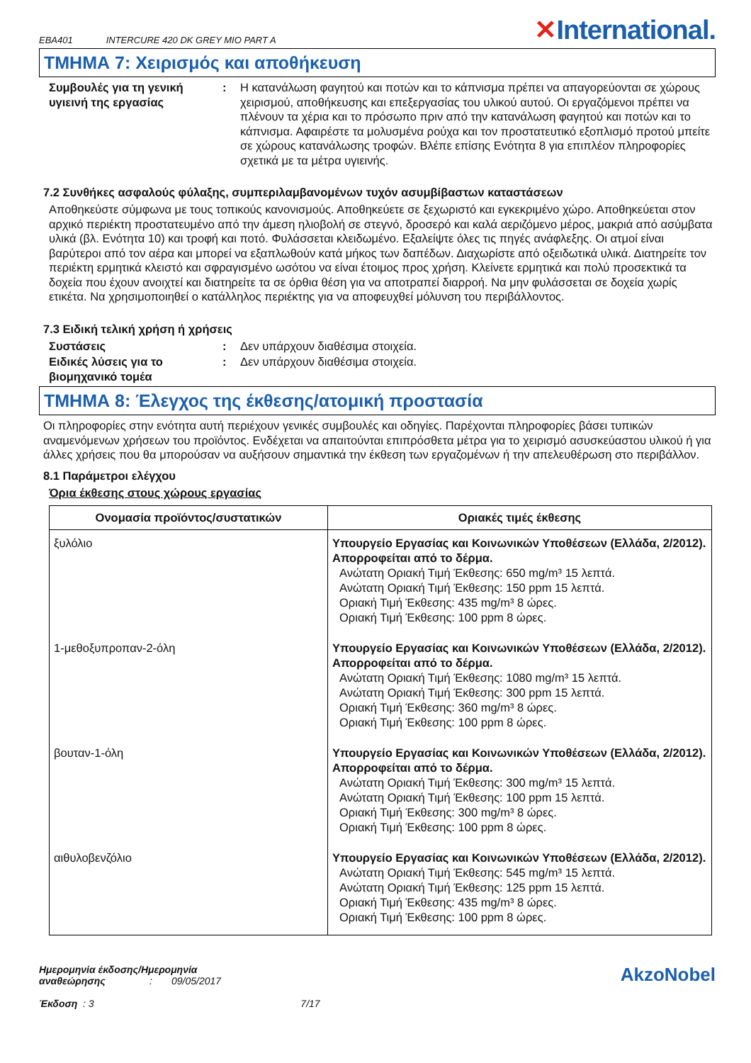EBA401 INTERCURE 420 DK GREY MIO PART A
✕International.
ΤΜΗΜΑ 7: Χειρισμός και αποθήκευση
Συμβουλές για τη γενική υγιεινή της εργασίας
: Η κατανάλωση φαγητού και ποτών και το κάπνισμα πρέπει να απαγορεύονται σε χώρους χειρισμού, αποθήκευσης και επεξεργασίας του υλικού αυτού. Οι εργαζόμενοι πρέπει να πλένουν τα χέρια και το πρόσωπο πριν από την κατανάλωση φαγητού και ποτών και το κάπνισμα. Αφαιρέστε τα μολυσμένα ρούχα και τον προστατευτικό εξοπλισμό προτού μπείτε σε χώρους κατανάλωσης τροφών. Βλέπε επίσης Ενότητα 8 για επιπλέον πληροφορίες σχετικά με τα μέτρα υγιεινής.
7.2 Συνθήκες ασφαλούς φύλαξης, συμπεριλαμβανομένων τυχόν ασυμβίβαστων καταστάσεων
Αποθηκεύστε σύμφωνα με τους τοπικούς κανονισμούς. Αποθηκεύετε σε ξεχωριστό και εγκεκριμένο χώρο. Αποθηκεύεται στον αρχικό περιέκτη προστατευμένο από την άμεση ηλιοβολή σε στεγνό, δροσερό και καλά αεριζόμενο μέρος, μακριά από ασύμβατα υλικά (βλ. Ενότητα 10) και τροφή και ποτό. Φυλάσσεται κλειδωμένο. Εξαλείψτε όλες τις πηγές ανάφλεξης. Οι ατμοί είναι βαρύτεροι από τον αέρα και μπορεί να εξαπλωθούν κατά μήκος των δαπέδων. Διαχωρίστε από οξειδωτικά υλικά. Διατηρείτε τον περιέκτη ερμητικά κλειστό και σφραγισμένο ωσότου να είναι έτοιμος προς χρήση. Κλείνετε ερμητικά και πολύ προσεκτικά τα δοχεία που έχουν ανοιχτεί και διατηρείτε τα σε όρθια θέση για να αποτραπεί διαρροή. Να μην φυλάσσεται σε δοχεία χωρίς ετικέτα. Να χρησιμοποιηθεί ο κατάλληλος περιέκτης για να αποφευχθεί μόλυνση του περιβάλλοντος.
7.3 Ειδική τελική χρήση ή χρήσεις
Συστάσεις : Δεν υπάρχουν διαθέσιμα στοιχεία.
Ειδικές λύσεις για το βιομηχανικό τομέα
: Δεν υπάρχουν διαθέσιμα στοιχεία.
ΤΜΗΜΑ 8: Έλεγχος της έκθεσης/ατομική προστασία
Οι πληροφορίες στην ενότητα αυτή περιέχουν γενικές συμβουλές και οδηγίες. Παρέχονται πληροφορίες βάσει τυπικών αναμενόμενων χρήσεων του προϊόντος. Ενδέχεται να απαιτούνται επιπρόσθετα μέτρα για το χειρισμό ασυσκεύαστου υλικού ή για άλλες χρήσεις που θα μπορούσαν να αυξήσουν σημαντικά την έκθεση των εργαζομένων ή την απελευθέρωση στο περιβάλλον.
8.1 Παράμετροι ελέγχου
Όρια έκθεσης στους χώρους εργασίας
| Ονομασία προϊόντος/συστατικών | Οριακές τιμές έκθεσης |
| --- | --- |
| ξυλόλιο | Υπουργείο Εργασίας και Κοινωνικών Υποθέσεων (Ελλάδα, 2/2012). Απορροφείται από το δέρμα. Ανώτατη Οριακή Τιμή Έκθεσης: 650 mg/m³ 15 λεπτά. Ανώτατη Οριακή Τιμή Έκθεσης: 150 ppm 15 λεπτά. Οριακή Τιμή Έκθεσης: 435 mg/m³ 8 ώρες. Οριακή Τιμή Έκθεσης: 100 ppm 8 ώρες. |
| 1-μεθοξυπροπαν-2-όλη | Υπουργείο Εργασίας και Κοινωνικών Υποθέσεων (Ελλάδα, 2/2012). Απορροφείται από το δέρμα. Ανώτατη Οριακή Τιμή Έκθεσης: 1080 mg/m³ 15 λεπτά. Ανώτατη Οριακή Τιμή Έκθεσης: 300 ppm 15 λεπτά. Οριακή Τιμή Έκθεσης: 360 mg/m³ 8 ώρες. Οριακή Τιμή Έκθεσης: 100 ppm 8 ώρες. |
| βουταν-1-όλη | Υπουργείο Εργασίας και Κοινωνικών Υποθέσεων (Ελλάδα, 2/2012). Απορροφείται από το δέρμα. Ανώτατη Οριακή Τιμή Έκθεσης: 300 mg/m³ 15 λεπτά. Ανώτατη Οριακή Τιμή Έκθεσης: 100 ppm 15 λεπτά. Οριακή Τιμή Έκθεσης: 300 mg/m³ 8 ώρες. Οριακή Τιμή Έκθεσης: 100 ppm 8 ώρες. |
| αιθυλοβενζόλιο | Υπουργείο Εργασίας και Κοινωνικών Υποθέσεων (Ελλάδα, 2/2012). Ανώτατη Οριακή Τιμή Έκθεσης: 545 mg/m³ 15 λεπτά. Ανώτατη Οριακή Τιμή Έκθεσης: 125 ppm 15 λεπτά. Οριακή Τιμή Έκθεσης: 435 mg/m³ 8 ώρες. Οριακή Τιμή Έκθεσης: 100 ppm 8 ώρες. |
Ημερομηνία έκδοσης/Ημερομηνία
αναθεώρησης : 09/05/2017
Έκδοση : 3 7/17
AkzoNobel